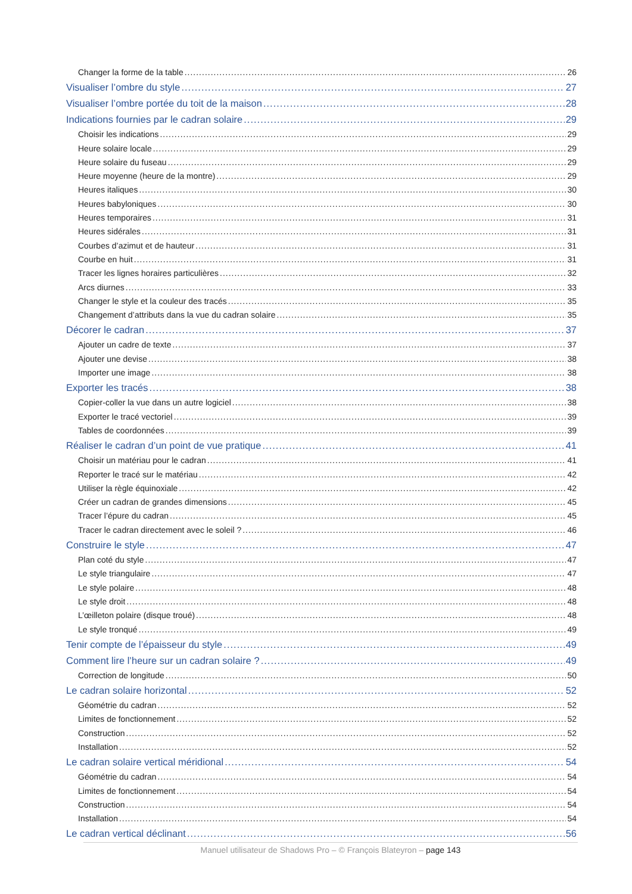Changer la forme de la table 26
Visualiser l’ombre du style 27
Visualiser l’ombre portée du toit de la maison 28
Indications fournies par le cadran solaire 29
Choisir les indications 29
Heure solaire locale 29
Heure solaire du fuseau 29
Heure moyenne (heure de la montre) 29
Heures italiques 30
Heures babyloniques 30
Heures temporaires 31
Heures sidérales 31
Courbes d’azimut et de hauteur 31
Courbe en huit 31
Tracer les lignes horaires particulières 32
Arcs diurnes 33
Changer le style et la couleur des tracés 35
Changement d’attributs dans la vue du cadran solaire 35
Décorer le cadran 37
Ajouter un cadre de texte 37
Ajouter une devise 38
Importer une image 38
Exporter les tracés 38
Copier-coller la vue dans un autre logiciel 38
Exporter le tracé vectoriel 39
Tables de coordonnées 39
Réaliser le cadran d’un point de vue pratique 41
Choisir un matériau pour le cadran 41
Reporter le tracé sur le matériau 42
Utiliser la règle équinoxiale 42
Créer un cadran de grandes dimensions 45
Tracer l’épure du cadran 45
Tracer le cadran directement avec le soleil ? 46
Construire le style 47
Plan coté du style 47
Le style triangulaire 47
Le style polaire 48
Le style droit 48
L’œilleton polaire (disque troué) 48
Le style tronqué 49
Tenir compte de l’épaisseur du style 49
Comment lire l’heure sur un cadran solaire ? 49
Correction de longitude 50
Le cadran solaire horizontal 52
Géométrie du cadran 52
Limites de fonctionnement 52
Construction 52
Installation 52
Le cadran solaire vertical méridional 54
Géométrie du cadran 54
Limites de fonctionnement 54
Construction 54
Installation 54
Le cadran vertical déclinant 56
Manuel utilisateur de Shadows Pro – © François Blateyron – page 143